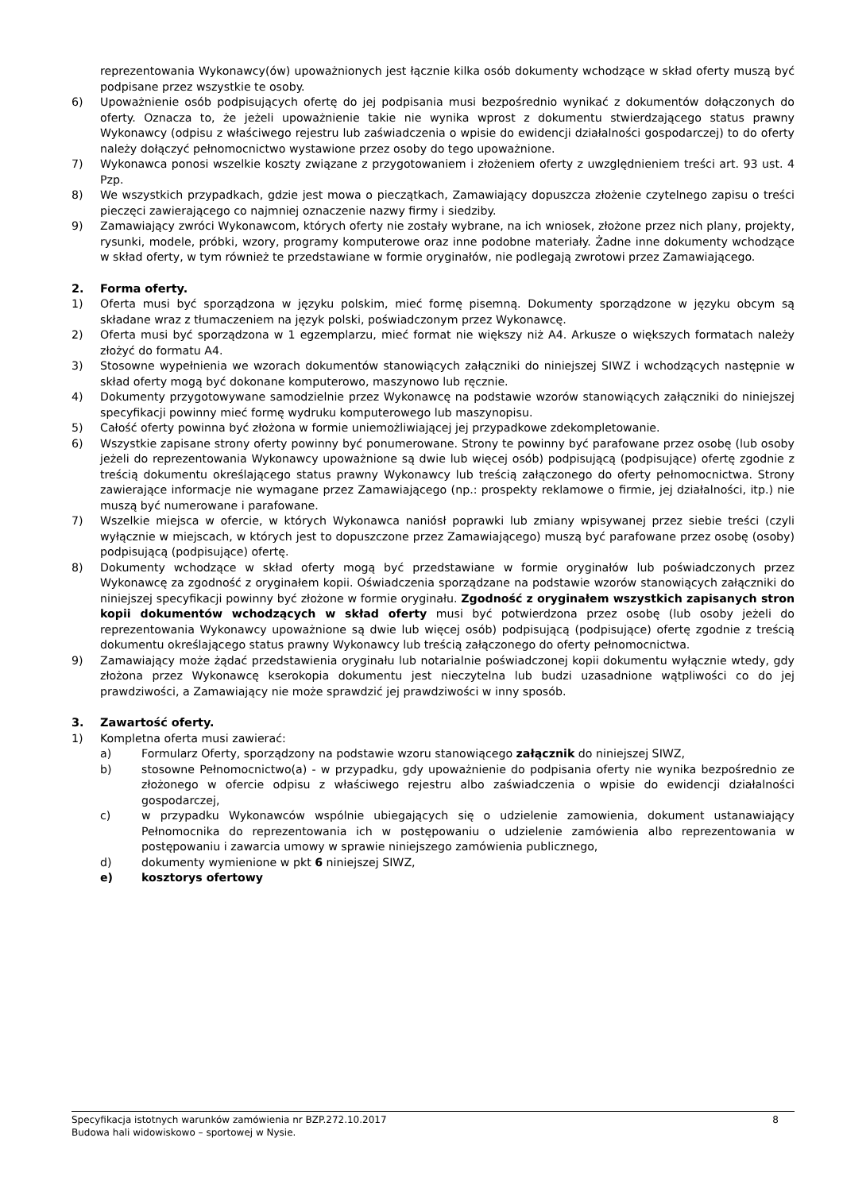reprezentowania Wykonawcy(ów) upoważnionych jest łącznie kilka osób dokumenty wchodzące w skład oferty muszą być podpisane przez wszystkie te osoby.
6) Upoważnienie osób podpisujących ofertę do jej podpisania musi bezpośrednio wynikać z dokumentów dołączonych do oferty. Oznacza to, że jeżeli upoważnienie takie nie wynika wprost z dokumentu stwierdzającego status prawny Wykonawcy (odpisu z właściwego rejestru lub zaświadczenia o wpisie do ewidencji działalności gospodarczej) to do oferty należy dołączyć pełnomocnictwo wystawione przez osoby do tego upoważnione.
7) Wykonawca ponosi wszelkie koszty związane z przygotowaniem i złożeniem oferty z uwzględnieniem treści art. 93 ust. 4 Pzp.
8) We wszystkich przypadkach, gdzie jest mowa o pieczątkach, Zamawiający dopuszcza złożenie czytelnego zapisu o treści pieczęci zawierającego co najmniej oznaczenie nazwy firmy i siedziby.
9) Zamawiający zwróci Wykonawcom, których oferty nie zostały wybrane, na ich wniosek, złożone przez nich plany, projekty, rysunki, modele, próbki, wzory, programy komputerowe oraz inne podobne materiały. Żadne inne dokumenty wchodzące w skład oferty, w tym również te przedstawiane w formie oryginałów, nie podlegają zwrotowi przez Zamawiającego.
2. Forma oferty.
1) Oferta musi być sporządzona w języku polskim, mieć formę pisemną. Dokumenty sporządzone w języku obcym są składane wraz z tłumaczeniem na język polski, poświadczonym przez Wykonawcę.
2) Oferta musi być sporządzona w 1 egzemplarzu, mieć format nie większy niż A4. Arkusze o większych formatach należy złożyć do formatu A4.
3) Stosowne wypełnienia we wzorach dokumentów stanowiących załączniki do niniejszej SIWZ i wchodzących następnie w skład oferty mogą być dokonane komputerowo, maszynowo lub ręcznie.
4) Dokumenty przygotowywane samodzielnie przez Wykonawcę na podstawie wzorów stanowiących załączniki do niniejszej specyfikacji powinny mieć formę wydruku komputerowego lub maszynopisu.
5) Całość oferty powinna być złożona w formie uniemożliwiającej jej przypadkowe zdekompletowanie.
6) Wszystkie zapisane strony oferty powinny być ponumerowane. Strony te powinny być parafowane przez osobę (lub osoby jeżeli do reprezentowania Wykonawcy upoważnione są dwie lub więcej osób) podpisującą (podpisujące) ofertę zgodnie z treścią dokumentu określającego status prawny Wykonawcy lub treścią załączonego do oferty pełnomocnictwa. Strony zawierające informacje nie wymagane przez Zamawiającego (np.: prospekty reklamowe o firmie, jej działalności, itp.) nie muszą być numerowane i parafowane.
7) Wszelkie miejsca w ofercie, w których Wykonawca naniósł poprawki lub zmiany wpisywanej przez siebie treści (czyli wyłącznie w miejscach, w których jest to dopuszczone przez Zamawiającego) muszą być parafowane przez osobę (osoby) podpisującą (podpisujące) ofertę.
8) Dokumenty wchodzące w skład oferty mogą być przedstawiane w formie oryginałów lub poświadczonych przez Wykonawcę za zgodność z oryginałem kopii. Oświadczenia sporządzane na podstawie wzorów stanowiących załączniki do niniejszej specyfikacji powinny być złożone w formie oryginału. Zgodność z oryginałem wszystkich zapisanych stron kopii dokumentów wchodzących w skład oferty musi być potwierdzona przez osobę (lub osoby jeżeli do reprezentowania Wykonawcy upoważnione są dwie lub więcej osób) podpisującą (podpisujące) ofertę zgodnie z treścią dokumentu określającego status prawny Wykonawcy lub treścią załączonego do oferty pełnomocnictwa.
9) Zamawiający może żądać przedstawienia oryginału lub notarialnie poświadczonej kopii dokumentu wyłącznie wtedy, gdy złożona przez Wykonawcę kserokopia dokumentu jest nieczytelna lub budzi uzasadnione wątpliwości co do jej prawdziwości, a Zamawiający nie może sprawdzić jej prawdziwości w inny sposób.
3. Zawartość oferty.
1) Kompletna oferta musi zawierać:
a) Formularz Oferty, sporządzony na podstawie wzoru stanowiącego załącznik do niniejszej SIWZ,
b) stosowne Pełnomocnictwo(a) - w przypadku, gdy upoważnienie do podpisania oferty nie wynika bezpośrednio ze złożonego w ofercie odpisu z właściwego rejestru albo zaświadczenia o wpisie do ewidencji działalności gospodarczej,
c) w przypadku Wykonawców wspólnie ubiegających się o udzielenie zamowienia, dokument ustanawiający Pełnomocnika do reprezentowania ich w postępowaniu o udzielenie zamówienia albo reprezentowania w postępowaniu i zawarcia umowy w sprawie niniejszego zamówienia publicznego,
d) dokumenty wymienione w pkt 6 niniejszej SIWZ,
e) kosztorys ofertowy
Specyfikacja istotnych warunków zamówienia nr BZP.272.10.2017 8
Budowa hali widowiskowo – sportowej w Nysie.